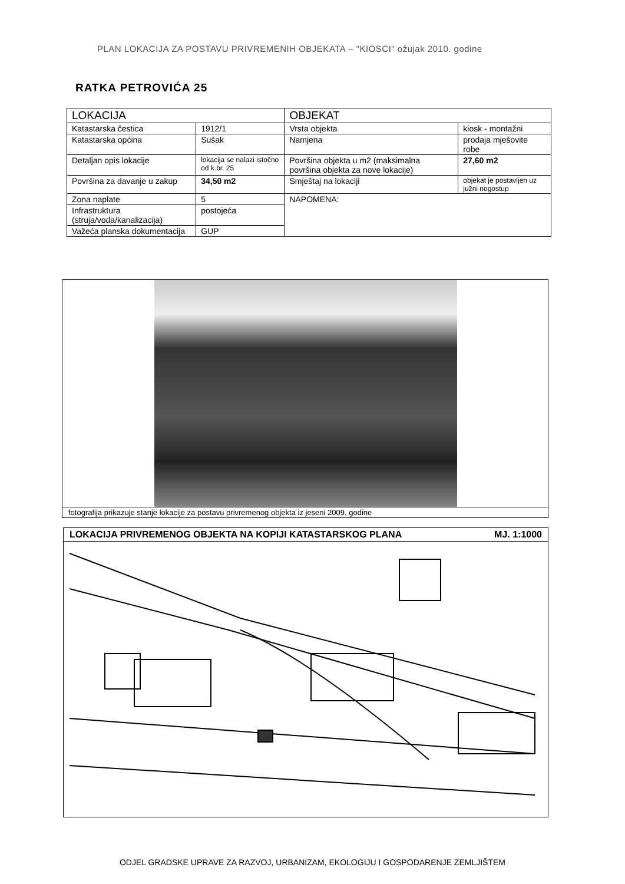PLAN LOKACIJA ZA POSTAVU PRIVREMENIH OBJEKATA – "KIOSCI" ožujak 2010. godine
RATKA PETROVIĆA 25
| LOKACIJA | | OBJEKAT | |
| --- | --- | --- | --- |
| Katastarska čestica | 1912/1 | Vrsta objekta | kiosk - montažni |
| Katastarska općina | Sušak | Namjena | prodaja mješovite robe |
| Detaljan opis lokacije | lokacija se nalazi istočno od k.br. 25 | Površina objekta u m2 (maksimalna površina objekta za nove lokacije) | 27,60 m2 |
| Površina za davanje u zakup | 34,50 m2 | Smještaj na lokaciji | objekat je postavljen uz južni nogostup |
| Zona naplate | 5 | NAPOMENA: | |
| Infrastruktura (struja/voda/kanalizacija) | postojeća | | |
| Važeća planska dokumentacija | GUP | | |
fotografija prikazuje stanje lokacije za postavu privremenog objekta iz jeseni 2009. godine
LOKACIJA PRIVREMENOG OBJEKTA NA KOPIJI KATASTARSKOG PLANA MJ. 1:1000
ODJEL GRADSKE UPRAVE ZA RAZVOJ, URBANIZAM, EKOLOGIJU I GOSPODARENJE ZEMLJIŠTEM